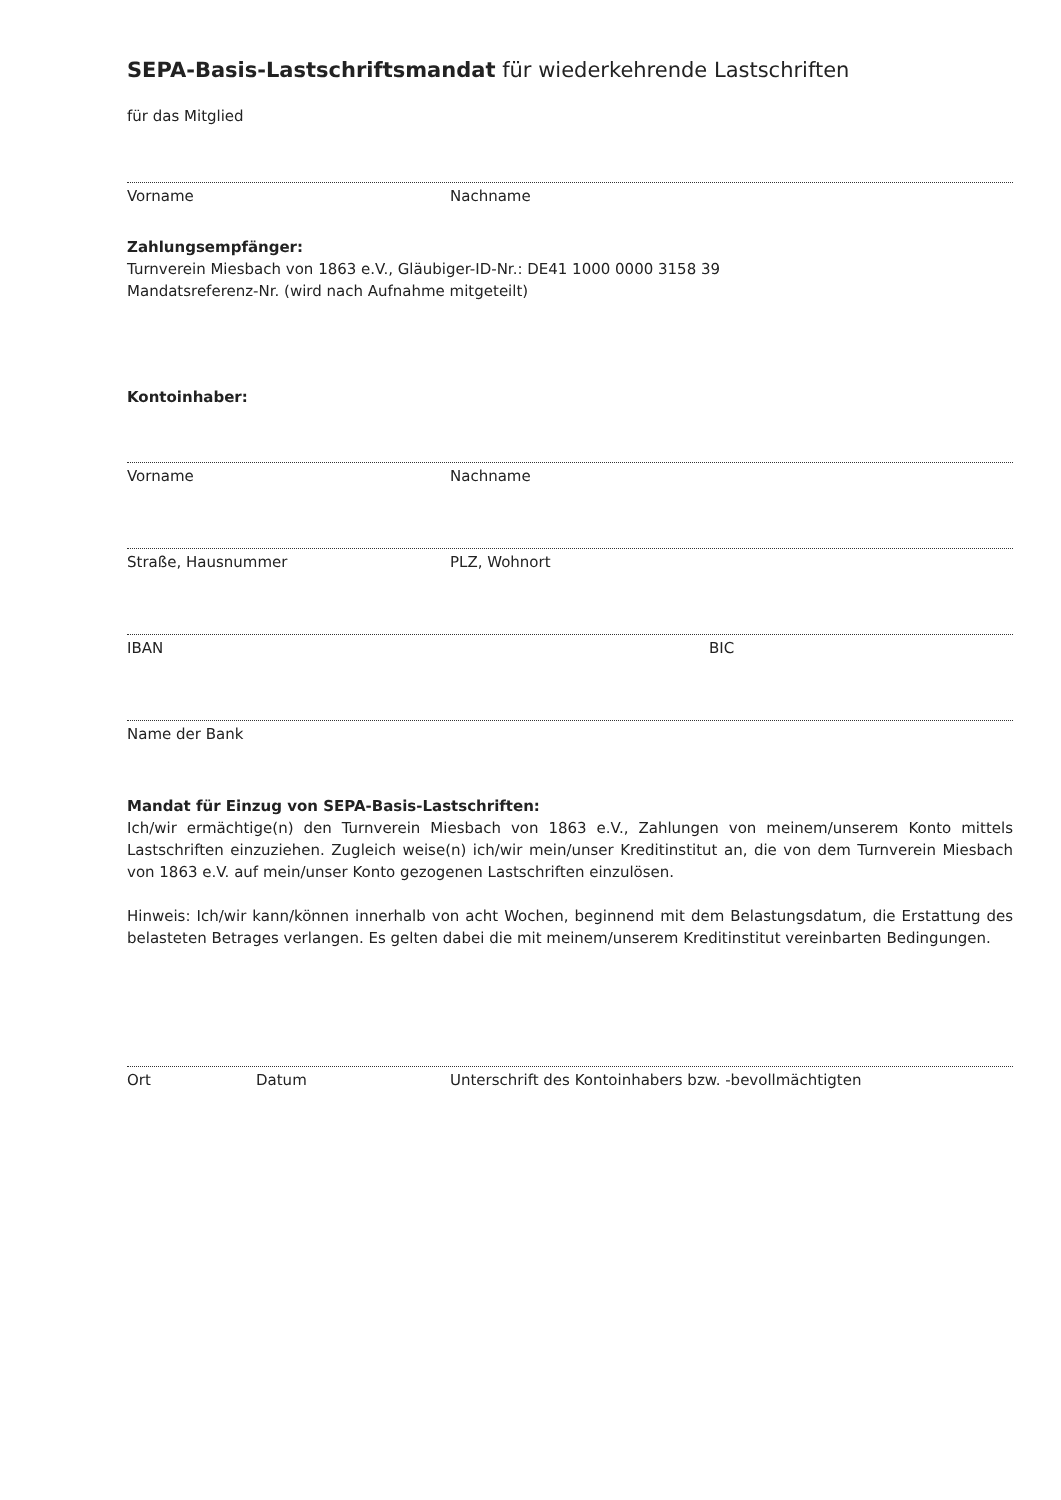SEPA-Basis-Lastschriftsmandat für wiederkehrende Lastschriften
für das Mitglied
Vorname Nachname
Zahlungsempfänger:
Turnverein Miesbach von 1863 e.V., Gläubiger-ID-Nr.: DE41 1000 0000 3158 39
Mandatsreferenz-Nr. (wird nach Aufnahme mitgeteilt)
Kontoinhaber:
Vorname Nachname
Straße, Hausnummer PLZ, Wohnort
IBAN BIC
Name der Bank
Mandat für Einzug von SEPA-Basis-Lastschriften:
Ich/wir ermächtige(n) den Turnverein Miesbach von 1863 e.V., Zahlungen von meinem/unserem Konto mittels Lastschriften einzuziehen. Zugleich weise(n) ich/wir mein/unser Kreditinstitut an, die von dem Turnverein Miesbach von 1863 e.V. auf mein/unser Konto gezogenen Lastschriften einzulösen.
Hinweis: Ich/wir kann/können innerhalb von acht Wochen, beginnend mit dem Belastungsdatum, die Erstattung des belasteten Betrages verlangen. Es gelten dabei die mit meinem/unserem Kreditinstitut vereinbarten Bedingungen.
Ort Datum Unterschrift des Kontoinhabers bzw. -bevollmächtigten